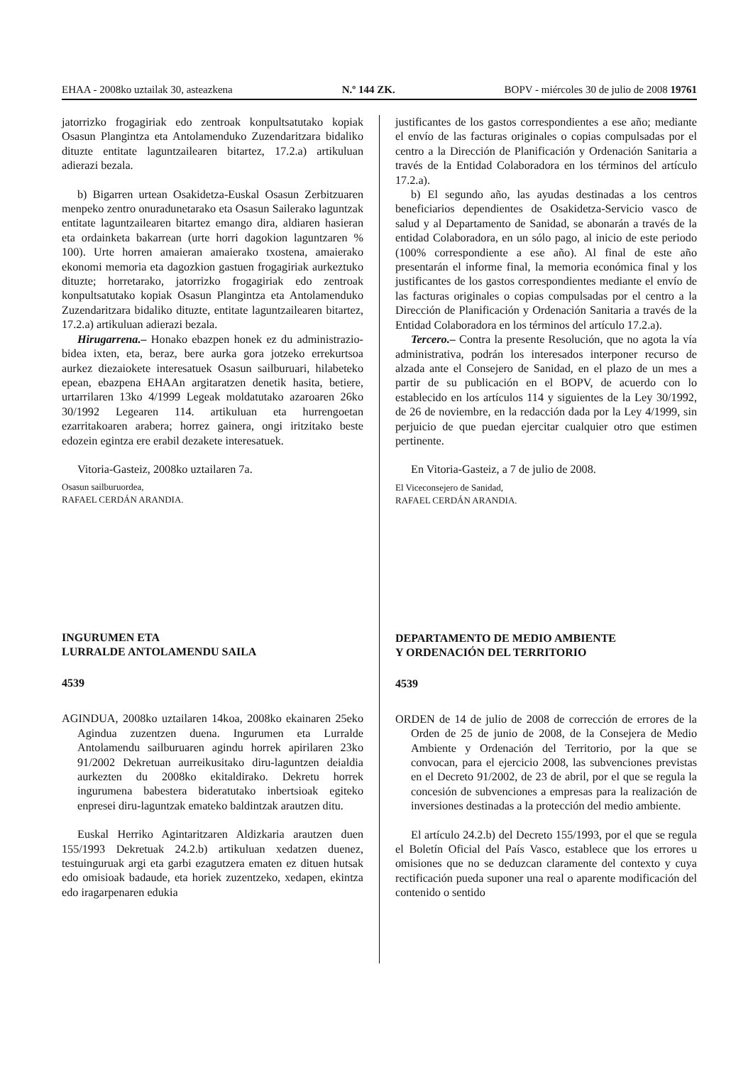EHAA - 2008ko uztailak 30, asteazkena N.º 144 ZK. BOPV - miércoles 30 de julio de 2008 19761
jatorrizko frogagiriak edo zentroak konpultsatutako kopiak Osasun Plangintza eta Antolamenduko Zuzendaritzara bidaliko dituzte entitate laguntzailearen bitartez, 17.2.a) artikuluan adierazi bezala.
b) Bigarren urtean Osakidetza-Euskal Osasun Zerbitzuaren menpeko zentro onuradunetarako eta Osasun Sailerako laguntzak entitate laguntzailearen bitartez emango dira, aldiaren hasieran eta ordainketa bakarrean (urte horri dagokion laguntzaren % 100). Urte horren amaieran amaierako txostena, amaierako ekonomi memoria eta dagozkion gastuen frogagiriak aurkeztuko dituzte; horretarako, jatorrizko frogagiriak edo zentroak konpultsatutako kopiak Osasun Plangintza eta Antolamenduko Zuzendaritzara bidaliko dituzte, entitate laguntzailearen bitartez, 17.2.a) artikuluan adierazi bezala.
Hirugarrena.– Honako ebazpen honek ez du administrazio-bidea ixten, eta, beraz, bere aurka gora jotzeko errekurtsoa aurkez diezaiokete interesatuek Osasun sailburuari, hilabeteko epean, ebazpena EHAAn argitaratzen denetik hasita, betiere, urtarrilaren 13ko 4/1999 Legeak moldatutako azaroaren 26ko 30/1992 Legearen 114. artikuluan eta hurrengoetan ezarritakoaren arabera; horrez gainera, ongi iritzitako beste edozein egintza ere erabil dezakete interesatuek.
Vitoria-Gasteiz, 2008ko uztailaren 7a.
Osasun sailburuordea,
RAFAEL CERDÁN ARANDIA.
INGURUMEN ETA
LURRALDE ANTOLAMENDU SAILA
4539
AGINDUA, 2008ko uztailaren 14koa, 2008ko ekainaren 25eko Agindua zuzentzen duena. Ingurumen eta Lurralde Antolamendu sailburuaren agindu horrek apirilaren 23ko 91/2002 Dekretuan aurreikusitako diru-laguntzen deialdia aurkezten du 2008ko ekitaldirako. Dekretu horrek ingurumena babestera bideratutako inbertsioak egiteko enpresei diru-laguntzak emateko baldintzak arautzen ditu.
Euskal Herriko Agintaritzaren Aldizkaria arautzen duen 155/1993 Dekretuak 24.2.b) artikuluan xedatzen duenez, testuinguruak argi eta garbi ezagutzera ematen ez dituen hutsak edo omisioak badaude, eta horiek zuzentzeko, xedapen, ekintza edo iragarpenaren edukia
justificantes de los gastos correspondientes a ese año; mediante el envío de las facturas originales o copias compulsadas por el centro a la Dirección de Planificación y Ordenación Sanitaria a través de la Entidad Colaboradora en los términos del artículo 17.2.a).
b) El segundo año, las ayudas destinadas a los centros beneficiarios dependientes de Osakidetza-Servicio vasco de salud y al Departamento de Sanidad, se abonarán a través de la entidad Colaboradora, en un sólo pago, al inicio de este periodo (100% correspondiente a ese año). Al final de este año presentarán el informe final, la memoria económica final y los justificantes de los gastos correspondientes mediante el envío de las facturas originales o copias compulsadas por el centro a la Dirección de Planificación y Ordenación Sanitaria a través de la Entidad Colaboradora en los términos del artículo 17.2.a).
Tercero.– Contra la presente Resolución, que no agota la vía administrativa, podrán los interesados interponer recurso de alzada ante el Consejero de Sanidad, en el plazo de un mes a partir de su publicación en el BOPV, de acuerdo con lo establecido en los artículos 114 y siguientes de la Ley 30/1992, de 26 de noviembre, en la redacción dada por la Ley 4/1999, sin perjuicio de que puedan ejercitar cualquier otro que estimen pertinente.
En Vitoria-Gasteiz, a 7 de julio de 2008.
El Viceconsejero de Sanidad,
RAFAEL CERDÁN ARANDIA.
DEPARTAMENTO DE MEDIO AMBIENTE
Y ORDENACIÓN DEL TERRITORIO
4539
ORDEN de 14 de julio de 2008 de corrección de errores de la Orden de 25 de junio de 2008, de la Consejera de Medio Ambiente y Ordenación del Territorio, por la que se convocan, para el ejercicio 2008, las subvenciones previstas en el Decreto 91/2002, de 23 de abril, por el que se regula la concesión de subvenciones a empresas para la realización de inversiones destinadas a la protección del medio ambiente.
El artículo 24.2.b) del Decreto 155/1993, por el que se regula el Boletín Oficial del País Vasco, establece que los errores u omisiones que no se deduzcan claramente del contexto y cuya rectificación pueda suponer una real o aparente modificación del contenido o sentido